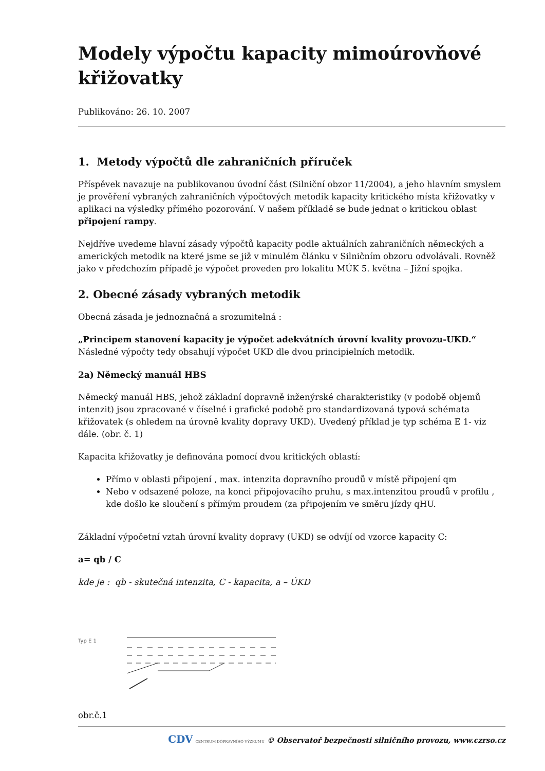Modely výpočtu kapacity mimoúrovňové křižovatky
Publikováno: 26. 10. 2007
1. Metody výpočtů dle zahraničních příruček
Příspěvek navazuje na publikovanou úvodní část (Silniční obzor 11/2004), a jeho hlavním smyslem je prověření vybraných zahraničních výpočtových metodik kapacity kritického místa křižovatky v aplikaci na výsledky přímého pozorování. V našem příkladě se bude jednat o kritickou oblast připojení rampy.
Nejdříve uvedeme hlavní zásady výpočtů kapacity podle aktuálních zahraničních německých a amerických metodik na které jsme se již v minulém článku v Silničním obzoru odvolávali. Rovněž jako v předchozím případě je výpočet proveden pro lokalitu MÚK 5. května – Jižní spojka.
2. Obecné zásady vybraných metodik
Obecná zásada je jednoznačná a srozumitelná :
„Principem stanovení kapacity je výpočet adekvátních úrovní kvality provozu-UKD.“
Následné výpočty tedy obsahují výpočet UKD dle dvou principielních metodik.
2a) Německý manuál HBS
Německý manuál HBS, jehož základní dopravně inženýrské charakteristiky (v podobě objemů intenzit) jsou zpracované v číselné i grafické podobě pro standardizovaná typová schémata křižovatek (s ohledem na úrovně kvality dopravy UKD). Uvedený příklad je typ schéma E 1- viz dále. (obr. č. 1)
Kapacita křižovatky je definována pomocí dvou kritických oblastí:
Přímo v oblasti připojení , max. intenzita dopravního proudů v místě připojení qm
Nebo v odsazené poloze, na konci připojovacího pruhu, s max.intenzitou proudů v profilu , kde došlo ke sloučení s přímým proudem (za připojením ve směru jízdy qHU.
Základní výpočetní vztah úrovní kvality dopravy (UKD) se odvíjí od vzorce kapacity C:
a= qb / C
kde je : qb - skutečná intenzita, C - kapacita, a – ÚKD
Typ E 1
obr.č.1
CDV CENTRUM DOPRAVNÍHO VÝZKUMU © Observatoř bezpečnosti silničního provozu, www.czrso.cz